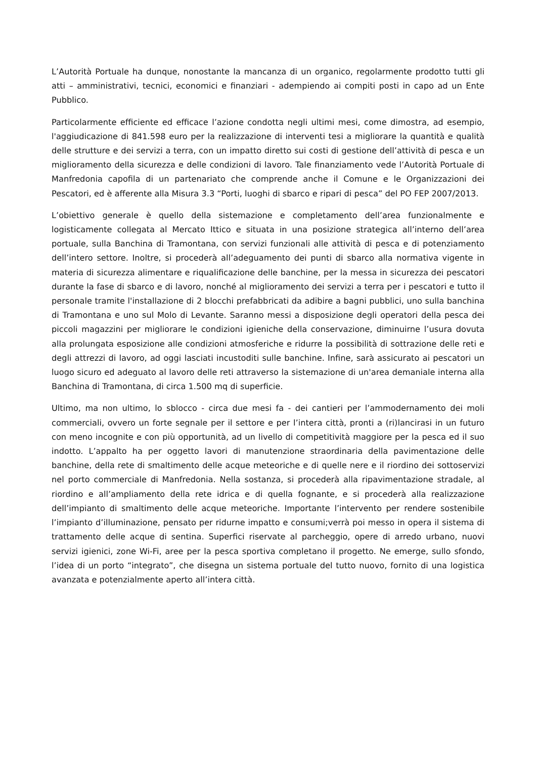L’Autorità Portuale ha dunque, nonostante la mancanza di un organico, regolarmente prodotto tutti gli atti – amministrativi, tecnici, economici e finanziari - adempiendo ai compiti posti in capo ad un Ente Pubblico.
Particolarmente efficiente ed efficace l’azione condotta negli ultimi mesi, come dimostra, ad esempio, l'aggiudicazione di 841.598 euro per la realizzazione di interventi tesi a migliorare la quantità e qualità delle strutture e dei servizi a terra, con un impatto diretto sui costi di gestione dell’attività di pesca e un miglioramento della sicurezza e delle condizioni di lavoro. Tale finanziamento vede l’Autorità Portuale di Manfredonia capofila di un partenariato che comprende anche il Comune e le Organizzazioni dei Pescatori, ed è afferente alla Misura 3.3 “Porti, luoghi di sbarco e ripari di pesca” del PO FEP 2007/2013.
L’obiettivo generale è quello della sistemazione e completamento dell’area funzionalmente e logisticamente collegata al Mercato Ittico e situata in una posizione strategica all’interno dell’area portuale, sulla Banchina di Tramontana, con servizi funzionali alle attività di pesca e di potenziamento dell’intero settore. Inoltre, si procederà all’adeguamento dei punti di sbarco alla normativa vigente in materia di sicurezza alimentare e riqualificazione delle banchine, per la messa in sicurezza dei pescatori durante la fase di sbarco e di lavoro, nonché al miglioramento dei servizi a terra per i pescatori e tutto il personale tramite l'installazione di 2 blocchi prefabbricati da adibire a bagni pubblici, uno sulla banchina di Tramontana e uno sul Molo di Levante. Saranno messi a disposizione degli operatori della pesca dei piccoli magazzini per migliorare le condizioni igieniche della conservazione, diminuirne l’usura dovuta alla prolungata esposizione alle condizioni atmosferiche e ridurre la possibilità di sottrazione delle reti e degli attrezzi di lavoro, ad oggi lasciati incustoditi sulle banchine. Infine, sarà assicurato ai pescatori un luogo sicuro ed adeguato al lavoro delle reti attraverso la sistemazione di un'area demaniale interna alla Banchina di Tramontana, di circa 1.500 mq di superficie.
Ultimo, ma non ultimo, lo sblocco - circa due mesi fa - dei cantieri per l’ammodernamento dei moli commerciali, ovvero un forte segnale per il settore e per l’intera città, pronti a (ri)lancirasi in un futuro con meno incognite e con più opportunità, ad un livello di competitività maggiore per la pesca ed il suo indotto. L’appalto ha per oggetto lavori di manutenzione straordinaria della pavimentazione delle banchine, della rete di smaltimento delle acque meteoriche e di quelle nere e il riordino dei sottoservizi nel porto commerciale di Manfredonia. Nella sostanza, si procederà alla ripavimentazione stradale, al riordino e all’ampliamento della rete idrica e di quella fognante, e si procederà alla realizzazione dell’impianto di smaltimento delle acque meteoriche. Importante l’intervento per rendere sostenibile l’impianto d’illuminazione, pensato per ridurne impatto e consumi;verrà poi messo in opera il sistema di trattamento delle acque di sentina. Superfici riservate al parcheggio, opere di arredo urbano, nuovi servizi igienici, zone Wi-Fi, aree per la pesca sportiva completano il progetto. Ne emerge, sullo sfondo, l’idea di un porto “integrato”, che disegna un sistema portuale del tutto nuovo, fornito di una logistica avanzata e potenzialmente aperto all’intera città.